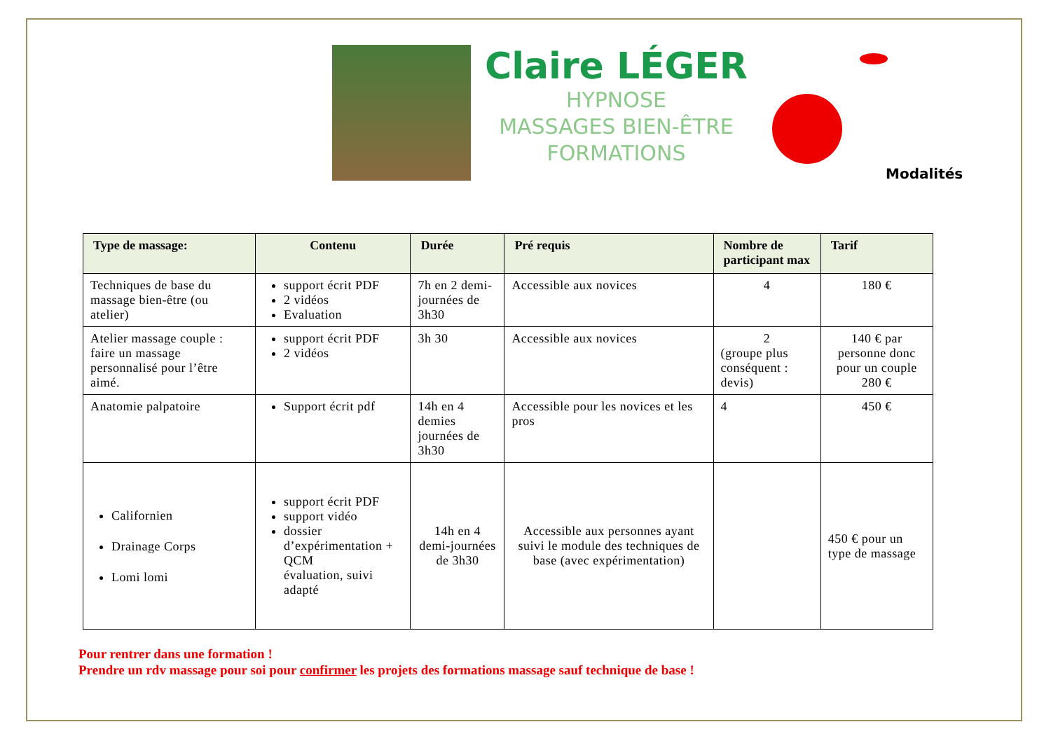Claire LÉGER
HYPNOSE
MASSAGES BIEN-ÊTRE
FORMATIONS
Modalités
| Type de massage: | Contenu | Durée | Pré requis | Nombre de participant max | Tarif |
| --- | --- | --- | --- | --- | --- |
| Techniques de base du massage bien-être (ou atelier) | support écrit PDF 2 vidéos Evaluation | 7h en 2 demi-journées de 3h30 | Accessible aux novices | 4 | 180 € |
| Atelier massage couple : faire un massage personnalisé pour l’être aimé. | support écrit PDF 2 vidéos | 3h 30 | Accessible aux novices | 2 (groupe plus conséquent : devis) | 140 € par personne donc pour un couple 280 € |
| Anatomie palpatoire | Support écrit pdf | 14h en 4 demies journées de 3h30 | Accessible pour les novices et les pros | 4 | 450 € |
| Californien Drainage Corps Lomi lomi | support écrit PDF support vidéo dossier d’expérimentation + QCM évaluation, suivi adapté | 14h en 4 demi-journées de 3h30 | Accessible aux personnes ayant suivi le module des techniques de base (avec expérimentation) | | 450 € pour un type de massage |
Pour rentrer dans une formation !
Prendre un rdv massage pour soi pour confirmer les projets des formations massage sauf technique de base !